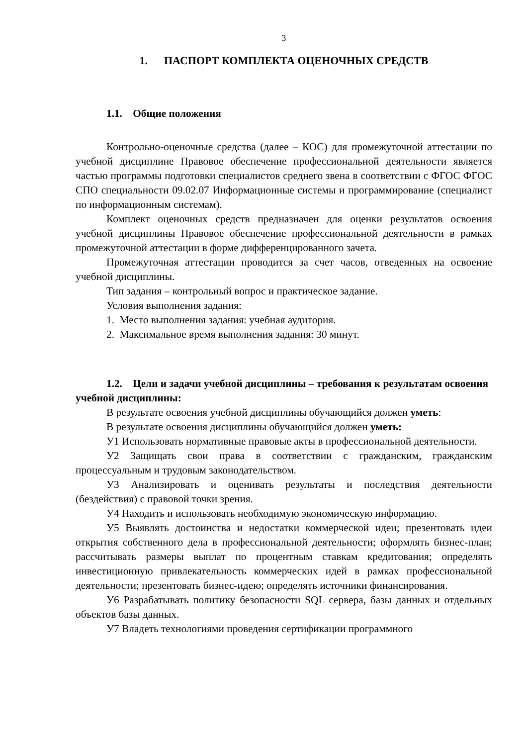3
1. ПАСПОРТ КОМПЛЕКТА ОЦЕНОЧНЫХ СРЕДСТВ
1.1. Общие положения
Контрольно-оценочные средства (далее – КОС) для промежуточной аттестации по учебной дисциплине Правовое обеспечение профессиональной деятельности является частью программы подготовки специалистов среднего звена в соответствии с ФГОС ФГОС СПО специальности 09.02.07 Информационные системы и программирование (специалист по информационным системам).
Комплект оценочных средств предназначен для оценки результатов освоения учебной дисциплины Правовое обеспечение профессиональной деятельности в рамках промежуточной аттестации в форме дифференцированного зачета.
Промежуточная аттестации проводится за счет часов, отведенных на освоение учебной дисциплины.
Тип задания – контрольный вопрос и практическое задание.
Условия выполнения задания:
1. Место выполнения задания: учебная аудитория.
2. Максимальное время выполнения задания: 30 минут.
1.2. Цели и задачи учебной дисциплины – требования к результатам освоения учебной дисциплины:
В результате освоения учебной дисциплины обучающийся должен уметь:
В результате освоения дисциплины обучающийся должен уметь:
У1 Использовать нормативные правовые акты в профессиональной деятельности.
У2 Защищать свои права в соответствии с гражданским, гражданским процессуальным и трудовым законодательством.
У3 Анализировать и оценивать результаты и последствия деятельности (бездействия) с правовой точки зрения.
У4 Находить и использовать необходимую экономическую информацию.
У5 Выявлять достоинства и недостатки коммерческой идеи; презентовать идеи открытия собственного дела в профессиональной деятельности; оформлять бизнес-план; рассчитывать размеры выплат по процентным ставкам кредитования; определять инвестиционную привлекательность коммерческих идей в рамках профессиональной деятельности; презентовать бизнес-идею; определять источники финансирования.
У6 Разрабатывать политику безопасности SQL сервера, базы данных и отдельных объектов базы данных.
У7 Владеть технологиями проведения сертификации программного